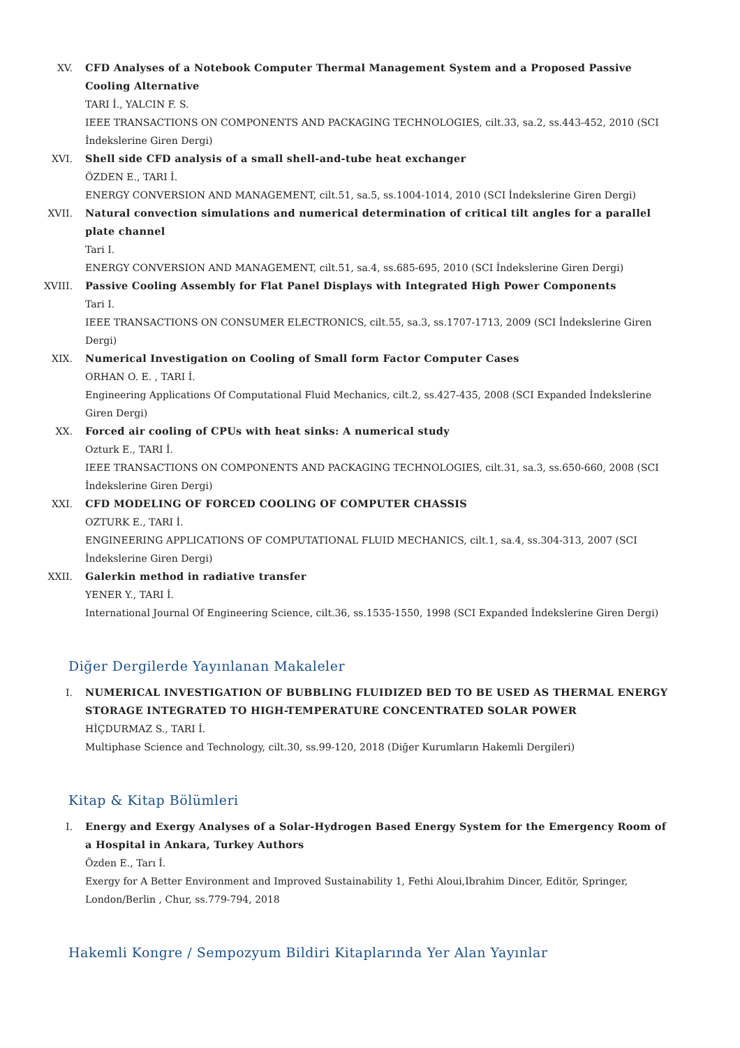XV. CFD Analyses of a Notebook Computer Thermal Management System and a Proposed Passive Cooling Alternative
TARI İ., YALCIN F. S.
IEEE TRANSACTIONS ON COMPONENTS AND PACKAGING TECHNOLOGIES, cilt.33, sa.2, ss.443-452, 2010 (SCI İndekslerine Giren Dergi)
XVI. Shell side CFD analysis of a small shell-and-tube heat exchanger
ÖZDEN E., TARI İ.
ENERGY CONVERSION AND MANAGEMENT, cilt.51, sa.5, ss.1004-1014, 2010 (SCI İndekslerine Giren Dergi)
XVII. Natural convection simulations and numerical determination of critical tilt angles for a parallel plate channel
Tari I.
ENERGY CONVERSION AND MANAGEMENT, cilt.51, sa.4, ss.685-695, 2010 (SCI İndekslerine Giren Dergi)
XVIII. Passive Cooling Assembly for Flat Panel Displays with Integrated High Power Components
Tari I.
IEEE TRANSACTIONS ON CONSUMER ELECTRONICS, cilt.55, sa.3, ss.1707-1713, 2009 (SCI İndekslerine Giren Dergi)
XIX. Numerical Investigation on Cooling of Small form Factor Computer Cases
ORHAN O. E. , TARI İ.
Engineering Applications Of Computational Fluid Mechanics, cilt.2, ss.427-435, 2008 (SCI Expanded İndekslerine Giren Dergi)
XX. Forced air cooling of CPUs with heat sinks: A numerical study
Ozturk E., TARI İ.
IEEE TRANSACTIONS ON COMPONENTS AND PACKAGING TECHNOLOGIES, cilt.31, sa.3, ss.650-660, 2008 (SCI İndekslerine Giren Dergi)
XXI. CFD MODELING OF FORCED COOLING OF COMPUTER CHASSIS
OZTURK E., TARI İ.
ENGINEERING APPLICATIONS OF COMPUTATIONAL FLUID MECHANICS, cilt.1, sa.4, ss.304-313, 2007 (SCI İndekslerine Giren Dergi)
XXII. Galerkin method in radiative transfer
YENER Y., TARI İ.
International Journal Of Engineering Science, cilt.36, ss.1535-1550, 1998 (SCI Expanded İndekslerine Giren Dergi)
Diğer Dergilerde Yayınlanan Makaleler
I. NUMERICAL INVESTIGATION OF BUBBLING FLUIDIZED BED TO BE USED AS THERMAL ENERGY STORAGE INTEGRATED TO HIGH-TEMPERATURE CONCENTRATED SOLAR POWER
HİÇDURMAZ S., TARI İ.
Multiphase Science and Technology, cilt.30, ss.99-120, 2018 (Diğer Kurumların Hakemli Dergileri)
Kitap & Kitap Bölümleri
I. Energy and Exergy Analyses of a Solar-Hydrogen Based Energy System for the Emergency Room of a Hospital in Ankara, Turkey Authors
Özden E., Tarı İ.
Exergy for A Better Environment and Improved Sustainability 1, Fethi Aloui,Ibrahim Dincer, Editör, Springer, London/Berlin , Chur, ss.779-794, 2018
Hakemli Kongre / Sempozyum Bildiri Kitaplarında Yer Alan Yayınlar